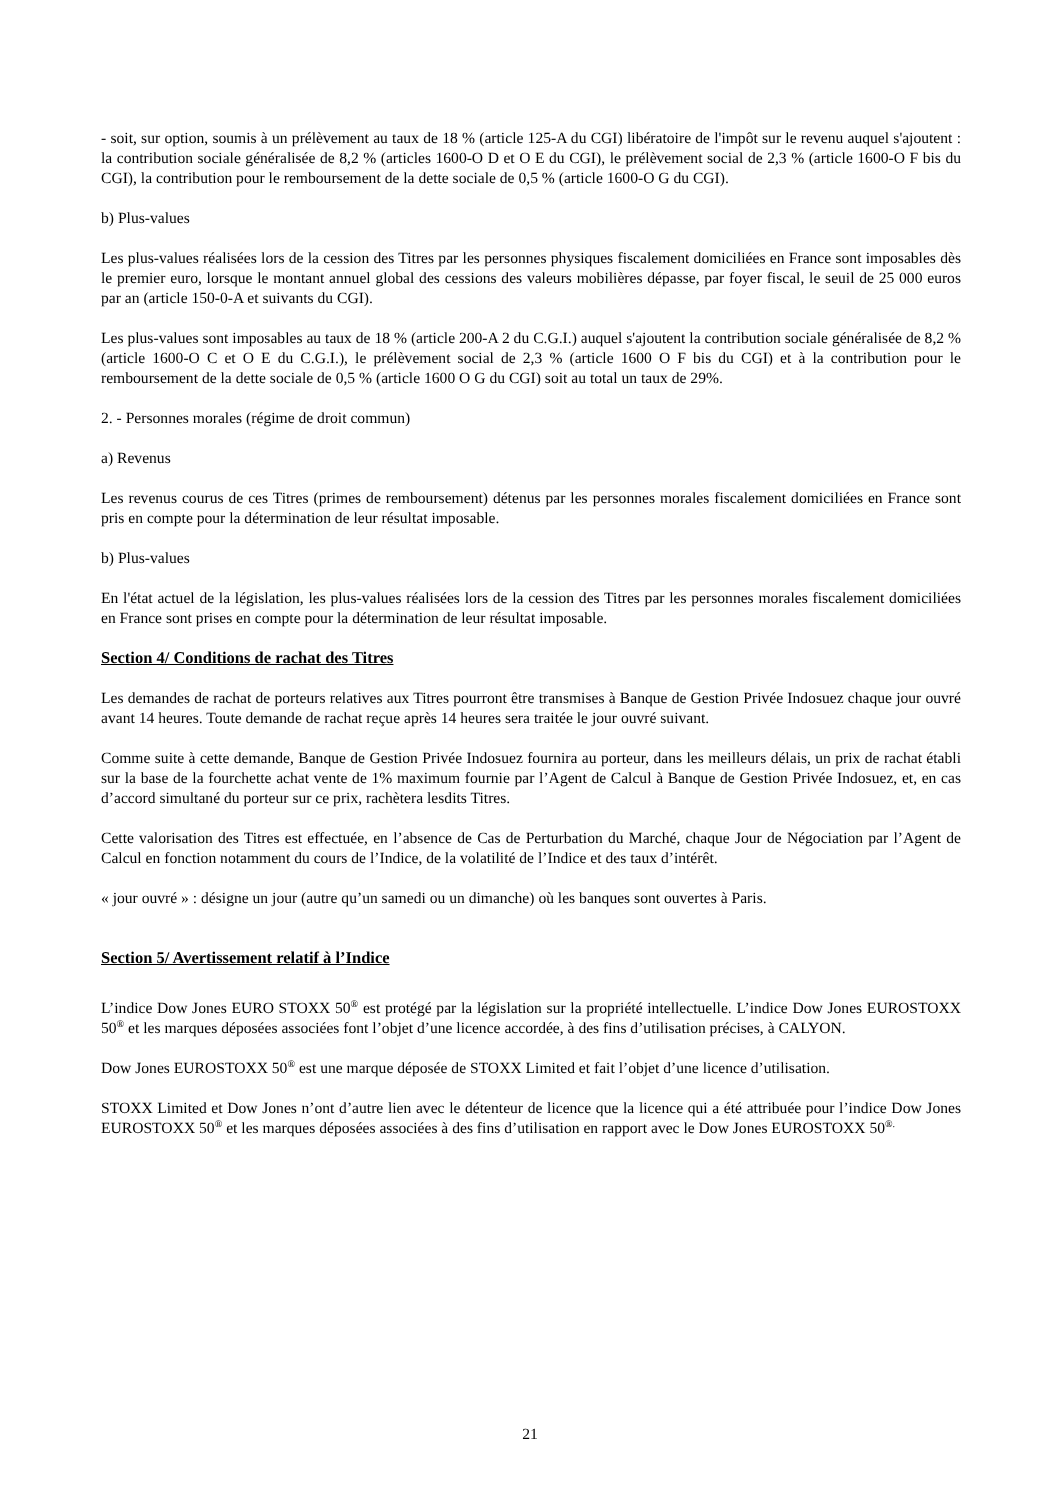- soit, sur option, soumis à un prélèvement au taux de 18 % (article 125-A du CGI) libératoire de l'impôt sur le revenu auquel s'ajoutent : la contribution sociale généralisée de 8,2 % (articles 1600-O D et O E du CGI), le prélèvement social de 2,3 % (article 1600-O F bis du CGI), la contribution pour le remboursement de la dette sociale de 0,5 % (article 1600-O G du CGI).
b) Plus-values
Les plus-values réalisées lors de la cession des Titres par les personnes physiques fiscalement domiciliées en France sont imposables dès le premier euro, lorsque le montant annuel global des cessions des valeurs mobilières dépasse, par foyer fiscal, le seuil de 25 000 euros par an (article 150-0-A et suivants du CGI).
Les plus-values sont imposables au taux de 18 % (article 200-A 2 du C.G.I.) auquel s'ajoutent la contribution sociale généralisée de 8,2 % (article 1600-O C et O E du C.G.I.), le prélèvement social de 2,3 % (article 1600 O F bis du CGI) et à la contribution pour le remboursement de la dette sociale de 0,5 % (article 1600 O G du CGI) soit au total un taux de 29%.
2. - Personnes morales (régime de droit commun)
a) Revenus
Les revenus courus de ces Titres (primes de remboursement) détenus par les personnes morales fiscalement domiciliées en France sont pris en compte pour la détermination de leur résultat imposable.
b) Plus-values
En l'état actuel de la législation, les plus-values réalisées lors de la cession des Titres par les personnes morales fiscalement domiciliées en France sont prises en compte pour la détermination de leur résultat imposable.
Section 4/ Conditions de rachat des Titres
Les demandes de rachat de porteurs relatives aux Titres pourront être transmises à Banque de Gestion Privée Indosuez chaque jour ouvré avant 14 heures. Toute demande de rachat reçue après 14 heures sera traitée le jour ouvré suivant.
Comme suite à cette demande, Banque de Gestion Privée Indosuez fournira au porteur, dans les meilleurs délais, un prix de rachat établi sur la base de la fourchette achat vente de 1% maximum fournie par l’Agent de Calcul à Banque de Gestion Privée Indosuez, et, en cas d’accord simultané du porteur sur ce prix, rachètera lesdits Titres.
Cette valorisation des Titres est effectuée, en l’absence de Cas de Perturbation du Marché, chaque Jour de Négociation par l’Agent de Calcul en fonction notamment du cours de l’Indice, de la volatilité de l’Indice et des taux d’intérêt.
« jour ouvré » : désigne un jour (autre qu’un samedi ou un dimanche) où les banques sont ouvertes à Paris.
Section 5/ Avertissement relatif à l’Indice
L’indice Dow Jones EURO STOXX 50<sup>®</sup> est protégé par la législation sur la propriété intellectuelle. L’indice Dow Jones EUROSTOXX 50<sup>®</sup> et les marques déposées associées font l’objet d’une licence accordée, à des fins d’utilisation précises, à CALYON.
Dow Jones EUROSTOXX 50<sup>®</sup> est une marque déposée de STOXX Limited et fait l’objet d’une licence d’utilisation.
STOXX Limited et Dow Jones n’ont d’autre lien avec le détenteur de licence que la licence qui a été attribuée pour l’indice Dow Jones EUROSTOXX 50<sup>®</sup> et les marques déposées associées à des fins d’utilisation en rapport avec le Dow Jones EUROSTOXX 50<sup>®.</sup>
21